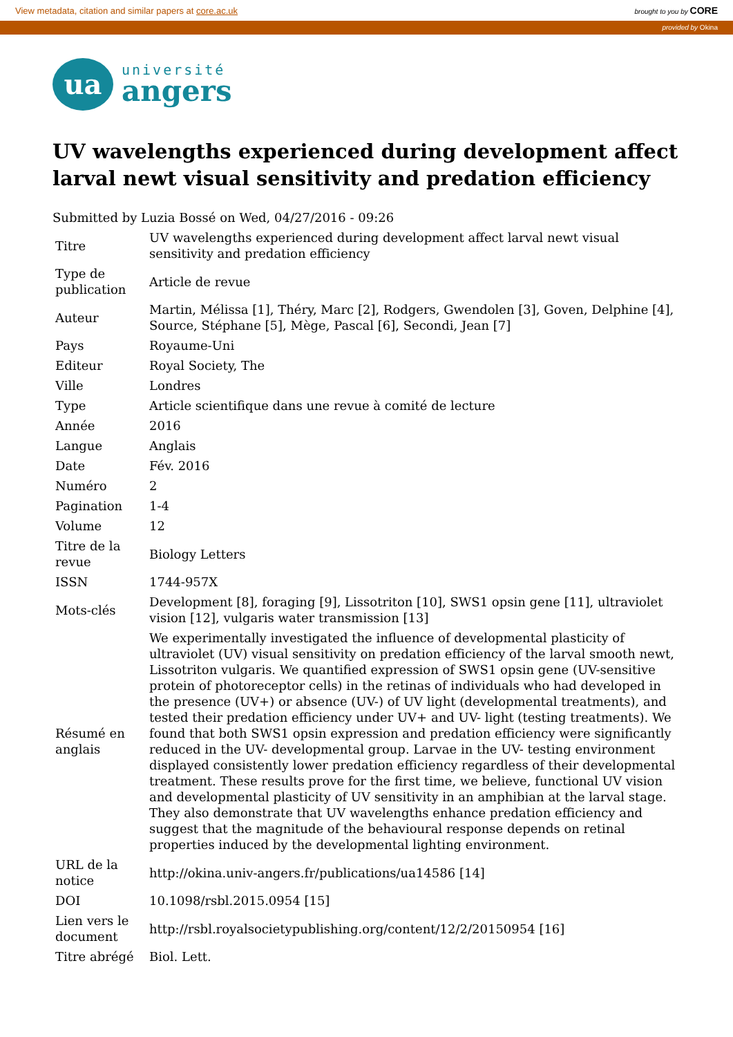View metadata, citation and similar papers at core.ac.uk brought to you by CORE
provided by Okina
ua
université
angers
UV wavelengths experienced during development affect larval newt visual sensitivity and predation efficiency
Submitted by Luzia Bossé on Wed, 04/27/2016 - 09:26
| Titre | UV wavelengths experienced during development affect larval newt visual sensitivity and predation efficiency |
| Type de publication | Article de revue |
| Auteur | Martin, Mélissa [1], Théry, Marc [2], Rodgers, Gwendolen [3], Goven, Delphine [4], Source, Stéphane [5], Mège, Pascal [6], Secondi, Jean [7] |
| Pays | Royaume-Uni |
| Editeur | Royal Society, The |
| Ville | Londres |
| Type | Article scientifique dans une revue à comité de lecture |
| Année | 2016 |
| Langue | Anglais |
| Date | Fév. 2016 |
| Numéro | 2 |
| Pagination | 1-4 |
| Volume | 12 |
| Titre de la revue | Biology Letters |
| ISSN | 1744-957X |
| Mots-clés | Development [8], foraging [9], Lissotriton [10], SWS1 opsin gene [11], ultraviolet vision [12], vulgaris water transmission [13] |
| Résumé en anglais | We experimentally investigated the influence of developmental plasticity of ultraviolet (UV) visual sensitivity on predation efficiency of the larval smooth newt, Lissotriton vulgaris. We quantified expression of SWS1 opsin gene (UV-sensitive protein of photoreceptor cells) in the retinas of individuals who had developed in the presence (UV+) or absence (UV-) of UV light (developmental treatments), and tested their predation efficiency under UV+ and UV- light (testing treatments). We found that both SWS1 opsin expression and predation efficiency were significantly reduced in the UV- developmental group. Larvae in the UV- testing environment displayed consistently lower predation efficiency regardless of their developmental treatment. These results prove for the first time, we believe, functional UV vision and developmental plasticity of UV sensitivity in an amphibian at the larval stage. They also demonstrate that UV wavelengths enhance predation efficiency and suggest that the magnitude of the behavioural response depends on retinal properties induced by the developmental lighting environment. |
| URL de la notice | http://okina.univ-angers.fr/publications/ua14586 [14] |
| DOI | 10.1098/rsbl.2015.0954 [15] |
| Lien vers le document | http://rsbl.royalsocietypublishing.org/content/12/2/20150954 [16] |
| Titre abrégé | Biol. Lett. |